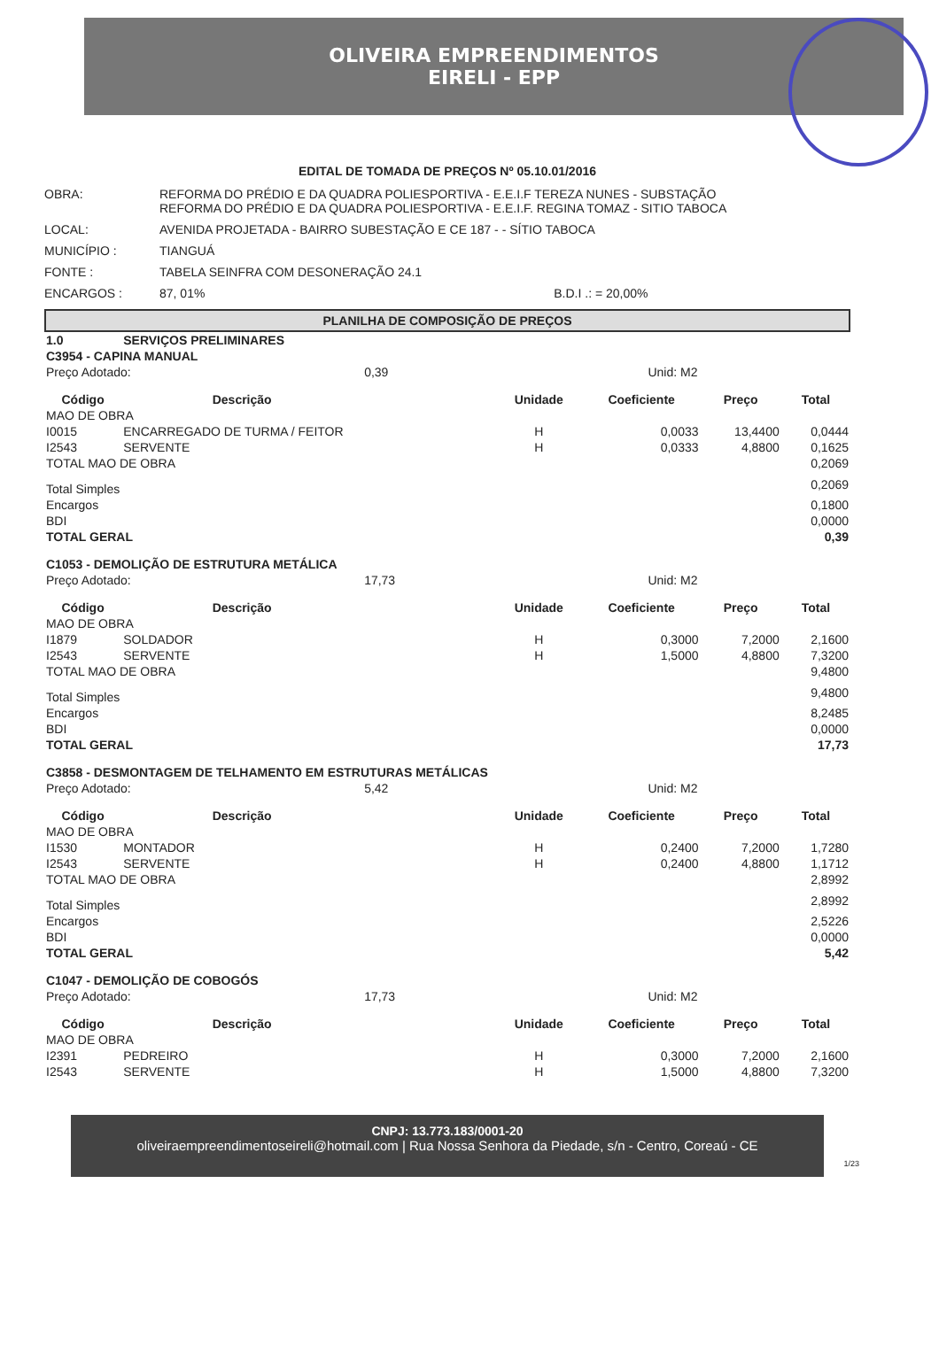OLIVEIRA EMPREENDIMENTOS
EIRELI - EPP
EDITAL DE TOMADA DE PREÇOS Nº 05.10.01/2016
OBRA:
REFORMA DO PRÉDIO E DA QUADRA POLIESPORTIVA - E.E.I.F TEREZA NUNES - SUBSTAÇÃO
REFORMA DO PRÉDIO E DA QUADRA POLIESPORTIVA - E.E.I.F. REGINA TOMAZ - SITIO TABOCA
LOCAL:
AVENIDA PROJETADA - BAIRRO SUBESTAÇÃO E CE 187 - - SÍTIO TABOCA
MUNICÍPIO :
TIANGUÁ
FONTE :
TABELA SEINFRA COM DESONERAÇÃO 24.1
ENCARGOS :
87, 01% B.D.I .: = 20,00%
PLANILHA DE COMPOSIÇÃO DE PREÇOS
| 1.0 | SERVIÇOS PRELIMINARES | | | | | |
| C3954 - CAPINA MANUAL | | | | | | |
| Preço Adotado: | | 0,39 | Unid: M2 | | | |
| Código | Descrição | | Unidade | Coeficiente | Preço | Total |
| MAO DE OBRA | | | | | | |
| I0015 | ENCARREGADO DE TURMA / FEITOR | | H | 0,0033 | 13,4400 | 0,0444 |
| I2543 | SERVENTE | | H | 0,0333 | 4,8800 | 0,1625 |
| TOTAL MAO DE OBRA | | | | | | 0,2069 |
| Total Simples | | | | | | 0,2069 |
| Encargos | | | | | | 0,1800 |
| BDI | | | | | | 0,0000 |
| TOTAL GERAL | | | | | | 0,39 |
| C1053 - DEMOLIÇÃO DE ESTRUTURA METÁLICA | | | | | | |
| Preço Adotado: | | 17,73 | Unid: M2 | | | |
| Código | Descrição | | Unidade | Coeficiente | Preço | Total |
| MAO DE OBRA | | | | | | |
| I1879 | SOLDADOR | | H | 0,3000 | 7,2000 | 2,1600 |
| I2543 | SERVENTE | | H | 1,5000 | 4,8800 | 7,3200 |
| TOTAL MAO DE OBRA | | | | | | 9,4800 |
| Total Simples | | | | | | 9,4800 |
| Encargos | | | | | | 8,2485 |
| BDI | | | | | | 0,0000 |
| TOTAL GERAL | | | | | | 17,73 |
| C3858 - DESMONTAGEM DE TELHAMENTO EM ESTRUTURAS METÁLICAS | | | | | | |
| Preço Adotado: | | 5,42 | Unid: M2 | | | |
| Código | Descrição | | Unidade | Coeficiente | Preço | Total |
| MAO DE OBRA | | | | | | |
| I1530 | MONTADOR | | H | 0,2400 | 7,2000 | 1,7280 |
| I2543 | SERVENTE | | H | 0,2400 | 4,8800 | 1,1712 |
| TOTAL MAO DE OBRA | | | | | | 2,8992 |
| Total Simples | | | | | | 2,8992 |
| Encargos | | | | | | 2,5226 |
| BDI | | | | | | 0,0000 |
| TOTAL GERAL | | | | | | 5,42 |
| C1047 - DEMOLIÇÃO DE COBOGÓS | | | | | | |
| Preço Adotado: | | 17,73 | Unid: M2 | | | |
| Código | Descrição | | Unidade | Coeficiente | Preço | Total |
| MAO DE OBRA | | | | | | |
| I2391 | PEDREIRO | | H | 0,3000 | 7,2000 | 2,1600 |
| I2543 | SERVENTE | | H | 1,5000 | 4,8800 | 7,3200 |
CNPJ: 13.773.183/0001-20
oliveiraempreendimentoseireli@hotmail.com | Rua Nossa Senhora da Piedade, s/n - Centro, Coreaú - CE
1/23